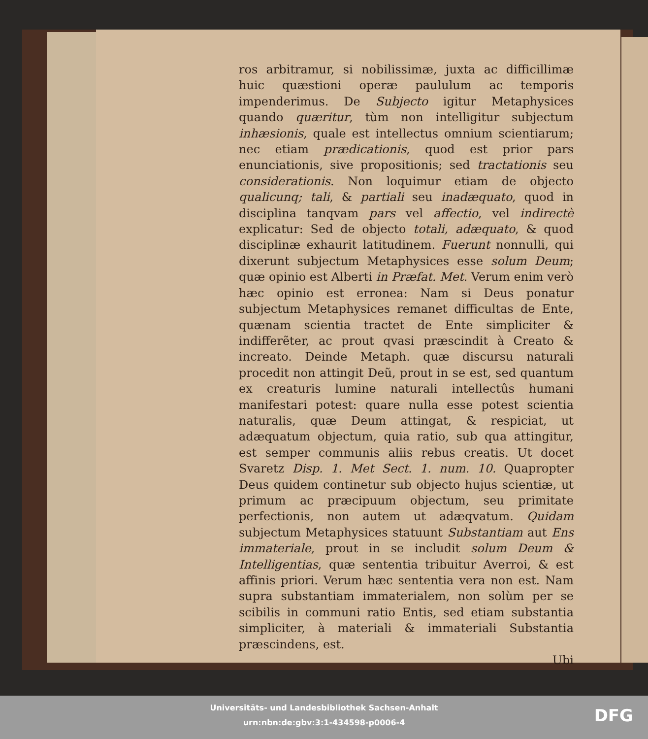ros arbitramur, si nobilissimæ, juxta ac difficillimæ huic quæstioni operæ paululum ac temporis impenderimus. De Subjecto igitur Metaphysices quando quæritur, tùm non intelligitur subjectum inhæsionis, quale est intellectus omnium scientiarum; nec etiam prædicationis, quod est prior pars enunciationis, sive propositionis; sed tractationis seu considerationis. Non loquimur etiam de objecto qualicunq; tali, & partiali seu inadæquato, quod in disciplina tanqvam pars vel affectio, vel indirectè explicatur: Sed de objecto totali, adæquato, & quod disciplinæ exhaurit latitudinem. Fuerunt nonnulli, qui dixerunt subjectum Metaphysices esse solum Deum; quæ opinio est Alberti in Præfat. Met. Verum enim verò hæc opinio est erronea: Nam si Deus ponatur subjectum Metaphysices remanet difficultas de Ente, quænam scientia tractet de Ente simpliciter & indifferẽter, ac prout qvasi præscindit à Creato & increato. Deinde Metaph. quæ discursu naturali procedit non attingit Deũ, prout in se est, sed quantum ex creaturis lumine naturali intellectûs humani manifestari potest: quare nulla esse potest scientia naturalis, quæ Deum attingat, & respiciat, ut adæquatum objectum, quia ratio, sub qua attingitur, est semper communis aliis rebus creatis. Ut docet Svaretz Disp. 1. Met Sect. 1. num. 10. Quapropter Deus quidem continetur sub objecto hujus scientiæ, ut primum ac præcipuum objectum, seu primitate perfectionis, non autem ut adæqvatum. Quidam subjectum Metaphysices statuunt Substantiam aut Ens immateriale, prout in se includit solum Deum & Intelligentias, quæ sententia tribuitur Averroi, & est affinis priori. Verum hæc sententia vera non est. Nam supra substantiam immaterialem, non solùm per se scibilis in communi ratio Entis, sed etiam substantia simpliciter, à materiali & immateriali Substantia præscindens, est.
Ubi
Universitäts- und Landesbibliothek Sachsen-Anhalt
urn:nbn:de:gbv:3:1-434598-p0006-4
DFG